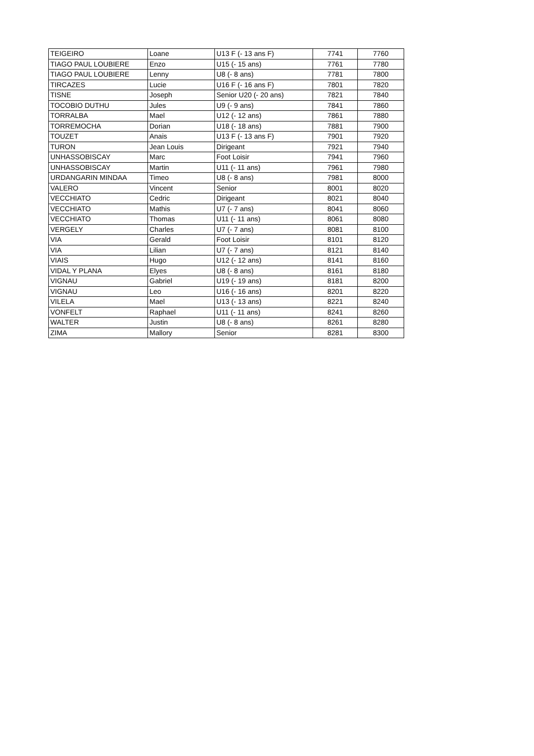| TEIGEIRO | Loane | U13 F (- 13 ans F) | 7741 | 7760 |
| TIAGO PAUL LOUBIERE | Enzo | U15 (- 15 ans) | 7761 | 7780 |
| TIAGO PAUL LOUBIERE | Lenny | U8 (- 8 ans) | 7781 | 7800 |
| TIRCAZES | Lucie | U16 F (- 16 ans F) | 7801 | 7820 |
| TISNE | Joseph | Senior U20 (- 20 ans) | 7821 | 7840 |
| TOCOBIO DUTHU | Jules | U9 (- 9 ans) | 7841 | 7860 |
| TORRALBA | Mael | U12 (- 12 ans) | 7861 | 7880 |
| TORREMOCHA | Dorian | U18 (- 18 ans) | 7881 | 7900 |
| TOUZET | Anais | U13 F (- 13 ans F) | 7901 | 7920 |
| TURON | Jean Louis | Dirigeant | 7921 | 7940 |
| UNHASSOBISCAY | Marc | Foot Loisir | 7941 | 7960 |
| UNHASSOBISCAY | Martin | U11 (- 11 ans) | 7961 | 7980 |
| URDANGARIN MINDAA | Timeo | U8 (- 8 ans) | 7981 | 8000 |
| VALERO | Vincent | Senior | 8001 | 8020 |
| VECCHIATO | Cedric | Dirigeant | 8021 | 8040 |
| VECCHIATO | Mathis | U7 (- 7 ans) | 8041 | 8060 |
| VECCHIATO | Thomas | U11 (- 11 ans) | 8061 | 8080 |
| VERGELY | Charles | U7 (- 7 ans) | 8081 | 8100 |
| VIA | Gerald | Foot Loisir | 8101 | 8120 |
| VIA | Lilian | U7 (- 7 ans) | 8121 | 8140 |
| VIAIS | Hugo | U12 (- 12 ans) | 8141 | 8160 |
| VIDAL Y PLANA | Elyes | U8 (- 8 ans) | 8161 | 8180 |
| VIGNAU | Gabriel | U19 (- 19 ans) | 8181 | 8200 |
| VIGNAU | Leo | U16 (- 16 ans) | 8201 | 8220 |
| VILELA | Mael | U13 (- 13 ans) | 8221 | 8240 |
| VONFELT | Raphael | U11 (- 11 ans) | 8241 | 8260 |
| WALTER | Justin | U8 (- 8 ans) | 8261 | 8280 |
| ZIMA | Mallory | Senior | 8281 | 8300 |